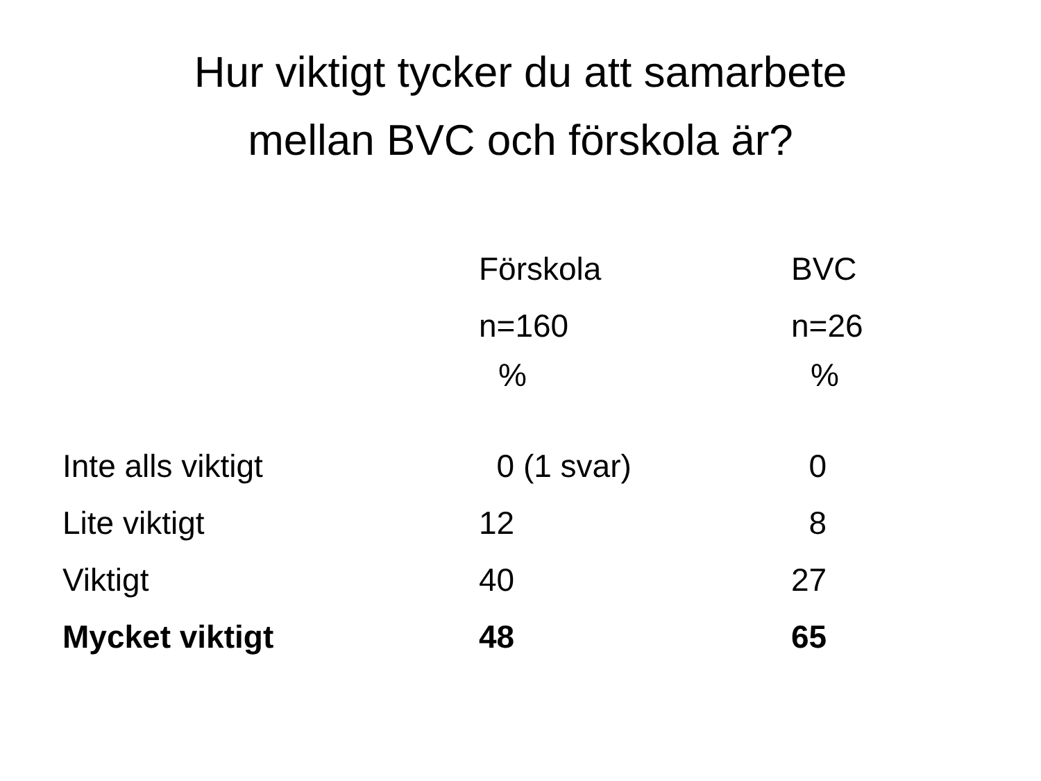Hur viktigt tycker du att samarbete
mellan BVC och förskola är?
| | Förskola | BVC |
| --- | --- | --- |
| | n=160 | n=26 |
| | % | % |
| Inte alls viktigt | 0 (1 svar) | 0 |
| Lite viktigt | 12 | 8 |
| Viktigt | 40 | 27 |
| Mycket viktigt | 48 | 65 |